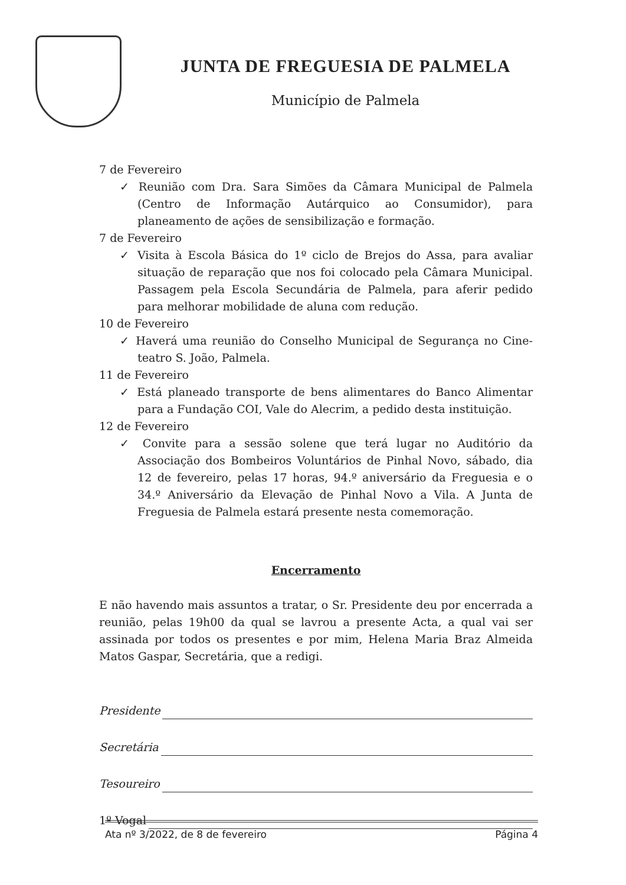JUNTA DE FREGUESIA DE PALMELA
Município de Palmela
7 de Fevereiro
✓ Reunião com Dra. Sara Simões da Câmara Municipal de Palmela (Centro de Informação Autárquico ao Consumidor), para planeamento de ações de sensibilização e formação.
7 de Fevereiro
✓ Visita à Escola Básica do 1º ciclo de Brejos do Assa, para avaliar situação de reparação que nos foi colocado pela Câmara Municipal. Passagem pela Escola Secundária de Palmela, para aferir pedido para melhorar mobilidade de aluna com redução.
10 de Fevereiro
✓ Haverá uma reunião do Conselho Municipal de Segurança no Cine-teatro S. João, Palmela.
11 de Fevereiro
✓ Está planeado transporte de bens alimentares do Banco Alimentar para a Fundação COI, Vale do Alecrim, a pedido desta instituição.
12 de Fevereiro
✓ Convite para a sessão solene que terá lugar no Auditório da Associação dos Bombeiros Voluntários de Pinhal Novo, sábado, dia 12 de fevereiro, pelas 17 horas, 94.º aniversário da Freguesia e o 34.º Aniversário da Elevação de Pinhal Novo a Vila. A Junta de Freguesia de Palmela estará presente nesta comemoração.
Encerramento
E não havendo mais assuntos a tratar, o Sr. Presidente deu por encerrada a reunião, pelas 19h00 da qual se lavrou a presente Acta, a qual vai ser assinada por todos os presentes e por mim, Helena Maria Braz Almeida Matos Gaspar, Secretária, que a redigi.
Presidente
Secretária
Tesoureiro
1º Vogal
Ata nº 3/2022, de 8 de fevereiro Página 4